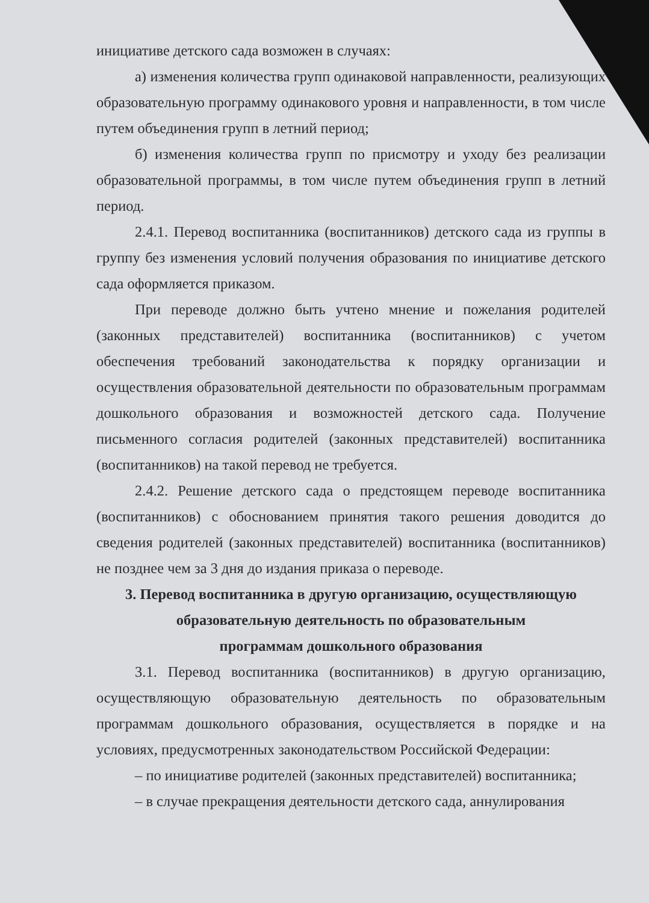инициативе детского сада возможен в случаях:
а) изменения количества групп одинаковой направленности, реализующих образовательную программу одинакового уровня и направленности, в том числе путем объединения групп в летний период;
б) изменения количества групп по присмотру и уходу без реализации образовательной программы, в том числе путем объединения групп в летний период.
2.4.1. Перевод воспитанника (воспитанников) детского сада из группы в группу без изменения условий получения образования по инициативе детского сада оформляется приказом.
При переводе должно быть учтено мнение и пожелания родителей (законных представителей) воспитанника (воспитанников) с учетом обеспечения требований законодательства к порядку организации и осуществления образовательной деятельности по образовательным программам дошкольного образования и возможностей детского сада. Получение письменного согласия родителей (законных представителей) воспитанника (воспитанников) на такой перевод не требуется.
2.4.2. Решение детского сада о предстоящем переводе воспитанника (воспитанников) с обоснованием принятия такого решения доводится до сведения родителей (законных представителей) воспитанника (воспитанников) не позднее чем за 3 дня до издания приказа о переводе.
3. Перевод воспитанника в другую организацию, осуществляющую
образовательную деятельность по образовательным
программам дошкольного образования
3.1. Перевод воспитанника (воспитанников) в другую организацию, осуществляющую образовательную деятельность по образовательным программам дошкольного образования, осуществляется в порядке и на условиях, предусмотренных законодательством Российской Федерации:
– по инициативе родителей (законных представителей) воспитанника;
– в случае прекращения деятельности детского сада, аннулирования